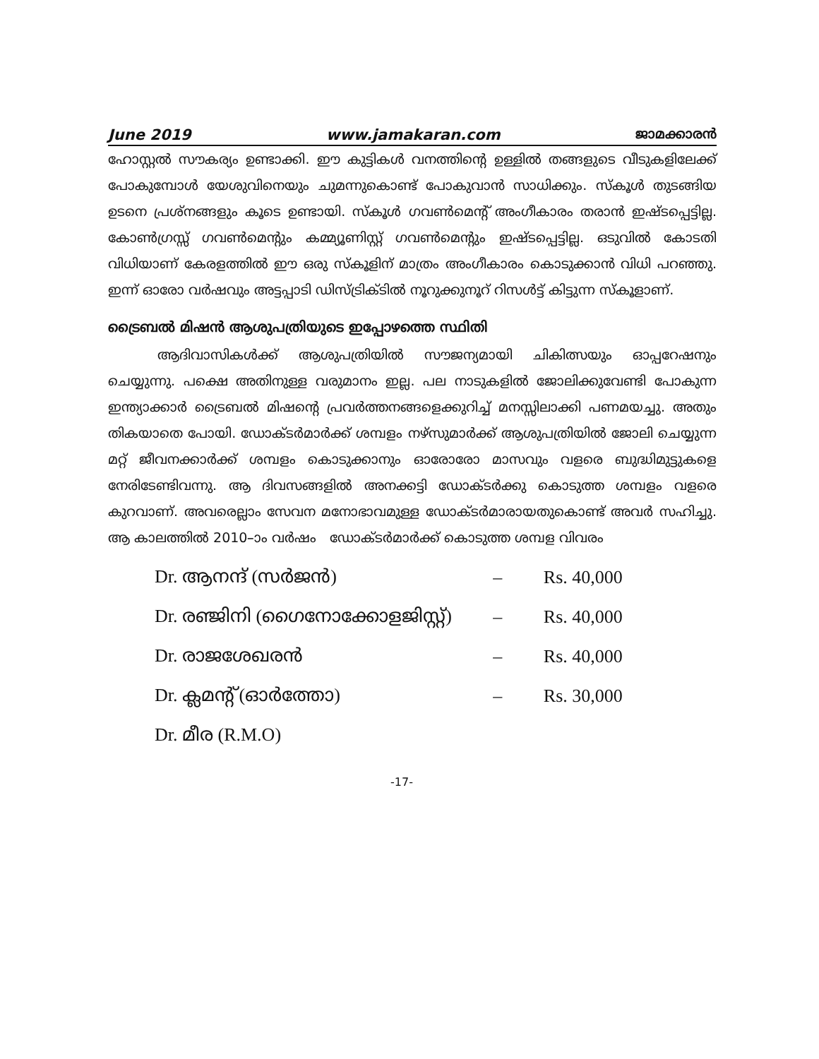June 2019 www.jamakaran.com ജാമക്കാരൻ
ഹോസ്റ്റൽ സൗകര്യം ഉണ്ടാക്കി. ഈ കുട്ടികൾ വനത്തിന്റെ ഉള്ളിൽ തങ്ങളുടെ വീടുകളിലേക്ക് പോകുമ്പോൾ യേശുവിനെയും ചുമന്നുകൊണ്ട് പോകുവാൻ സാധിക്കും. സ്കൂൾ തുടങ്ങിയ ഉടനെ പ്രശ്നങ്ങളും കൂടെ ഉണ്ടായി. സ്കൂൾ ഗവൺമെന്റ് അംഗീകാരം തരാൻ ഇഷ്ടപ്പെട്ടില്ല. കോൺഗ്രസ്സ് ഗവൺമെന്റും കമ്മ്യൂണിസ്റ്റ് ഗവൺമെന്റും ഇഷ്ടപ്പെട്ടില്ല. ഒടുവിൽ കോടതി വിധിയാണ് കേരളത്തിൽ ഈ ഒരു സ്കൂളിന് മാത്രം അംഗീകാരം കൊടുക്കാൻ വിധി പറഞ്ഞു. ഇന്ന് ഓരോ വർഷവും അട്ടപ്പാടി ഡിസ്ട്രിക്ടിൽ നൂറുക്കുനൂറ് റിസൾട്ട് കിട്ടുന്ന സ്കൂളാണ്.
ട്രൈബൽ മിഷൻ ആശുപത്രിയുടെ ഇപ്പോഴത്തെ സ്ഥിതി
ആദിവാസികൾക്ക് ആശുപത്രിയിൽ സൗജന്യമായി ചികിത്സയും ഓപ്പറേഷനും ചെയ്യുന്നു. പക്ഷെ അതിനുള്ള വരുമാനം ഇല്ല. പല നാടുകളിൽ ജോലിക്കുവേണ്ടി പോകുന്ന ഇന്ത്യാക്കാർ ട്രൈബൽ മിഷന്റെ പ്രവർത്തനങ്ങളെക്കുറിച്ച് മനസ്സിലാക്കി പണമയച്ചു. അതും തികയാതെ പോയി. ഡോക്ടർമാർക്ക് ശമ്പളം നഴ്സുമാർക്ക് ആശുപത്രിയിൽ ജോലി ചെയ്യുന്ന മറ്റ് ജീവനക്കാർക്ക് ശമ്പളം കൊടുക്കാനും ഓരോരോ മാസവും വളരെ ബുദ്ധിമുട്ടുകളെ നേരിടേണ്ടിവന്നു. ആ ദിവസങ്ങളിൽ അനക്കട്ടി ഡോക്ടർക്കു കൊടുത്ത ശമ്പളം വളരെ കുറവാണ്. അവരെല്ലാം സേവന മനോഭാവമുള്ള ഡോക്ടർമാരായതുകൊണ്ട് അവർ സഹിച്ചു. ആ കാലത്തിൽ 2010–ാം വർഷം ഡോക്ടർമാർക്ക് കൊടുത്ത ശമ്പള വിവരം
| Dr. ആനന്ദ് (സർജൻ) | – | Rs. 40,000 |
| Dr. രഞ്ജിനി (ഗൈനോക്കോളജിസ്റ്റ്) | – | Rs. 40,000 |
| Dr. രാജശേഖരൻ | – | Rs. 40,000 |
| Dr. ക്ലമന്റ് (ഓർത്തോ) | – | Rs. 30,000 |
| Dr. മീര (R.M.O) | | |
-17-